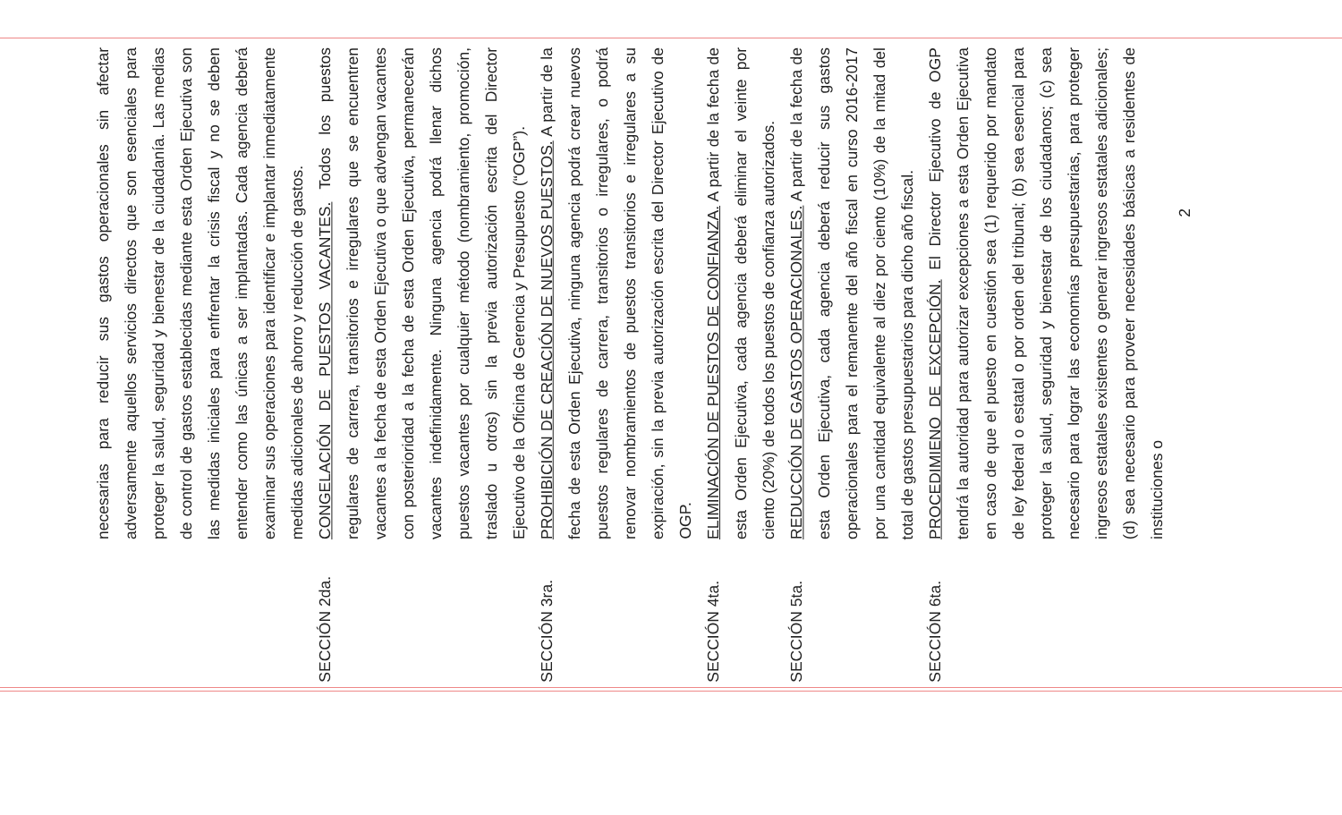necesarias para reducir sus gastos operacionales sin afectar adversamente aquellos servicios directos que son esenciales para proteger la salud, seguridad y bienestar de la ciudadanía. Las medias de control de gastos establecidas mediante esta Orden Ejecutiva son las medidas iniciales para enfrentar la crisis fiscal y no se deben entender como las únicas a ser implantadas. Cada agencia deberá examinar sus operaciones para identificar e implantar inmediatamente medidas adicionales de ahorro y reducción de gastos.
SECCIÓN 2da.
CONGELACIÓN DE PUESTOS VACANTES. Todos los puestos regulares de carrera, transitorios e irregulares que se encuentren vacantes a la fecha de esta Orden Ejecutiva o que advengan vacantes con posterioridad a la fecha de esta Orden Ejecutiva, permanecerán vacantes indefinidamente. Ninguna agencia podrá llenar dichos puestos vacantes por cualquier método (nombramiento, promoción, traslado u otros) sin la previa autorización escrita del Director Ejecutivo de la Oficina de Gerencia y Presupuesto (“OGP”).
SECCIÓN 3ra.
PROHIBICIÓN DE CREACIÓN DE NUEVOS PUESTOS. A partir de la fecha de esta Orden Ejecutiva, ninguna agencia podrá crear nuevos puestos regulares de carrera, transitorios o irregulares, o podrá renovar nombramientos de puestos transitorios e irregulares a su expiración, sin la previa autorización escrita del Director Ejecutivo de OGP.
SECCIÓN 4ta.
ELIMINACIÓN DE PUESTOS DE CONFIANZA. A partir de la fecha de esta Orden Ejecutiva, cada agencia deberá eliminar el veinte por ciento (20%) de todos los puestos de confianza autorizados.
SECCIÓN 5ta.
REDUCCIÓN DE GASTOS OPERACIONALES. A partir de la fecha de esta Orden Ejecutiva, cada agencia deberá reducir sus gastos operacionales para el remanente del año fiscal en curso 2016-2017 por una cantidad equivalente al diez por ciento (10%) de la mitad del total de gastos presupuestarios para dicho año fiscal.
SECCIÓN 6ta.
PROCEDIMIENO DE EXCEPCIÓN. El Director Ejecutivo de OGP tendrá la autoridad para autorizar excepciones a esta Orden Ejecutiva en caso de que el puesto en cuestión sea (1) requerido por mandato de ley federal o estatal o por orden del tribunal; (b) sea esencial para proteger la salud, seguridad y bienestar de los ciudadanos; (c) sea necesario para lograr las economías presupuestarias, para proteger ingresos estatales existentes o generar ingresos estatales adicionales; (d) sea necesario para proveer necesidades básicas a residentes de instituciones o
2